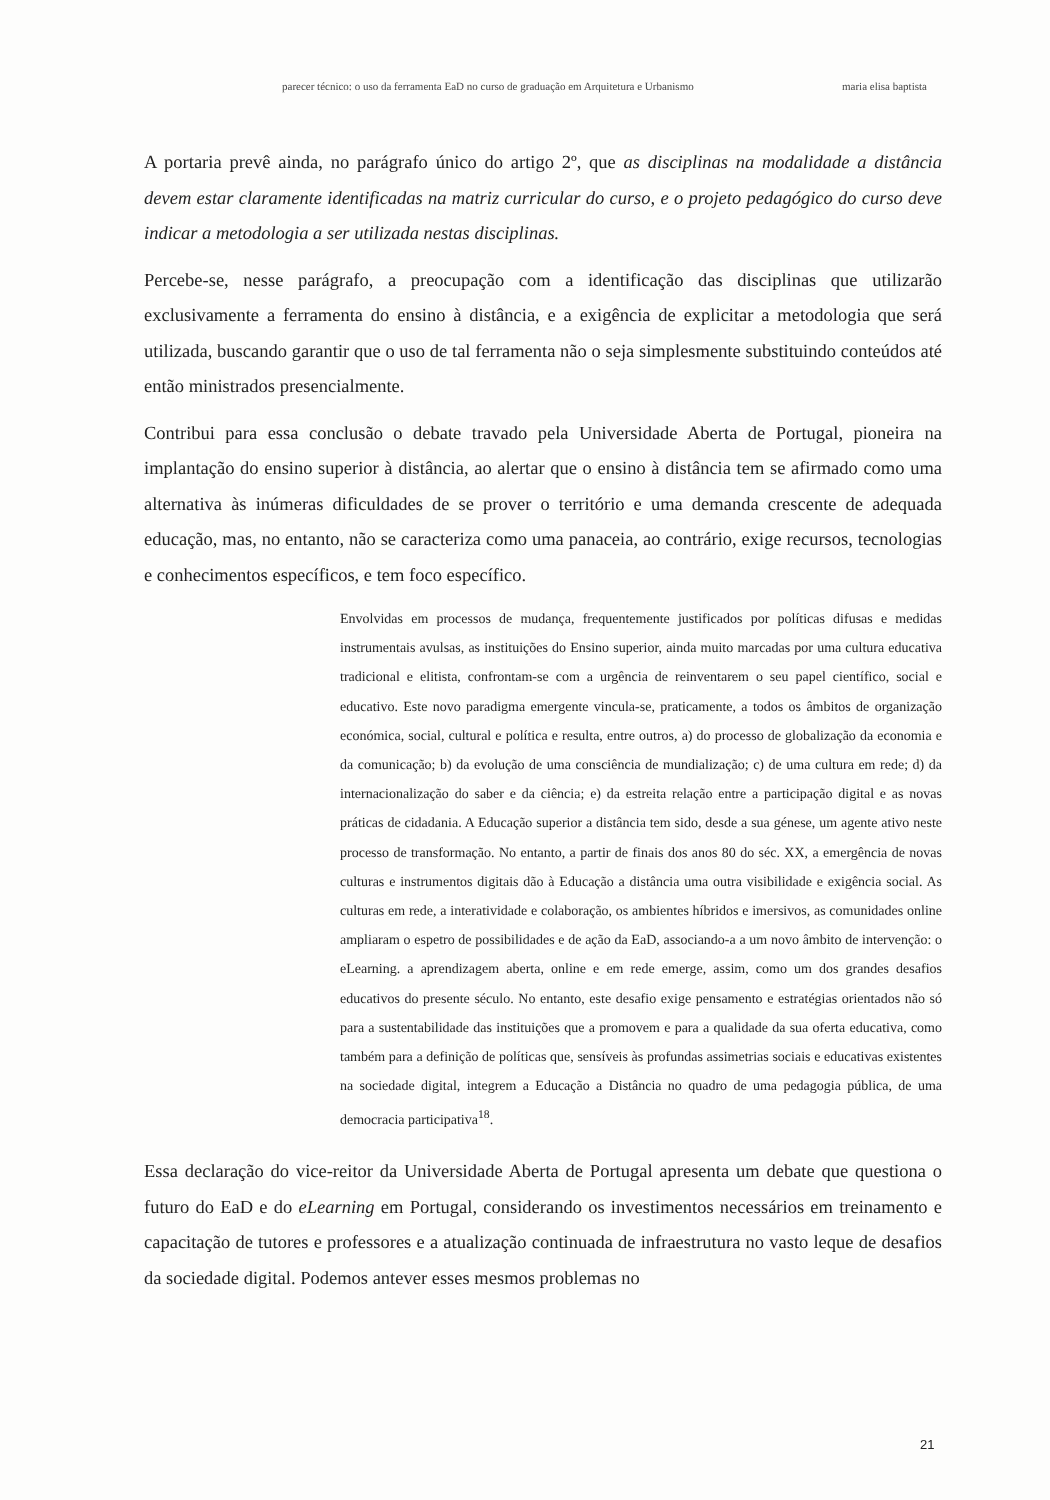parecer técnico: o uso da ferramenta EaD no curso de graduação em Arquitetura e Urbanismo maria elisa baptista
A portaria prevê ainda, no parágrafo único do artigo 2º, que as disciplinas na modalidade a distância devem estar claramente identificadas na matriz curricular do curso, e o projeto pedagógico do curso deve indicar a metodologia a ser utilizada nestas disciplinas.
Percebe-se, nesse parágrafo, a preocupação com a identificação das disciplinas que utilizarão exclusivamente a ferramenta do ensino à distância, e a exigência de explicitar a metodologia que será utilizada, buscando garantir que o uso de tal ferramenta não o seja simplesmente substituindo conteúdos até então ministrados presencialmente.
Contribui para essa conclusão o debate travado pela Universidade Aberta de Portugal, pioneira na implantação do ensino superior à distância, ao alertar que o ensino à distância tem se afirmado como uma alternativa às inúmeras dificuldades de se prover o território e uma demanda crescente de adequada educação, mas, no entanto, não se caracteriza como uma panaceia, ao contrário, exige recursos, tecnologias e conhecimentos específicos, e tem foco específico.
Envolvidas em processos de mudança, frequentemente justificados por políticas difusas e medidas instrumentais avulsas, as instituições do Ensino superior, ainda muito marcadas por uma cultura educativa tradicional e elitista, confrontam-se com a urgência de reinventarem o seu papel científico, social e educativo. Este novo paradigma emergente vincula-se, praticamente, a todos os âmbitos de organização económica, social, cultural e política e resulta, entre outros, a) do processo de globalização da economia e da comunicação; b) da evolução de uma consciência de mundialização; c) de uma cultura em rede; d) da internacionalização do saber e da ciência; e) da estreita relação entre a participação digital e as novas práticas de cidadania. A Educação superior a distância tem sido, desde a sua génese, um agente ativo neste processo de transformação. No entanto, a partir de finais dos anos 80 do séc. XX, a emergência de novas culturas e instrumentos digitais dão à Educação a distância uma outra visibilidade e exigência social. As culturas em rede, a interatividade e colaboração, os ambientes híbridos e imersivos, as comunidades online ampliaram o espetro de possibilidades e de ação da EaD, associando-a a um novo âmbito de intervenção: o eLearning. a aprendizagem aberta, online e em rede emerge, assim, como um dos grandes desafios educativos do presente século. No entanto, este desafio exige pensamento e estratégias orientados não só para a sustentabilidade das instituições que a promovem e para a qualidade da sua oferta educativa, como também para a definição de políticas que, sensíveis às profundas assimetrias sociais e educativas existentes na sociedade digital, integrem a Educação a Distância no quadro de uma pedagogia pública, de uma democracia participativa<sup>18</sup>.
Essa declaração do vice-reitor da Universidade Aberta de Portugal apresenta um debate que questiona o futuro do EaD e do eLearning em Portugal, considerando os investimentos necessários em treinamento e capacitação de tutores e professores e a atualização continuada de infraestrutura no vasto leque de desafios da sociedade digital. Podemos antever esses mesmos problemas no
21